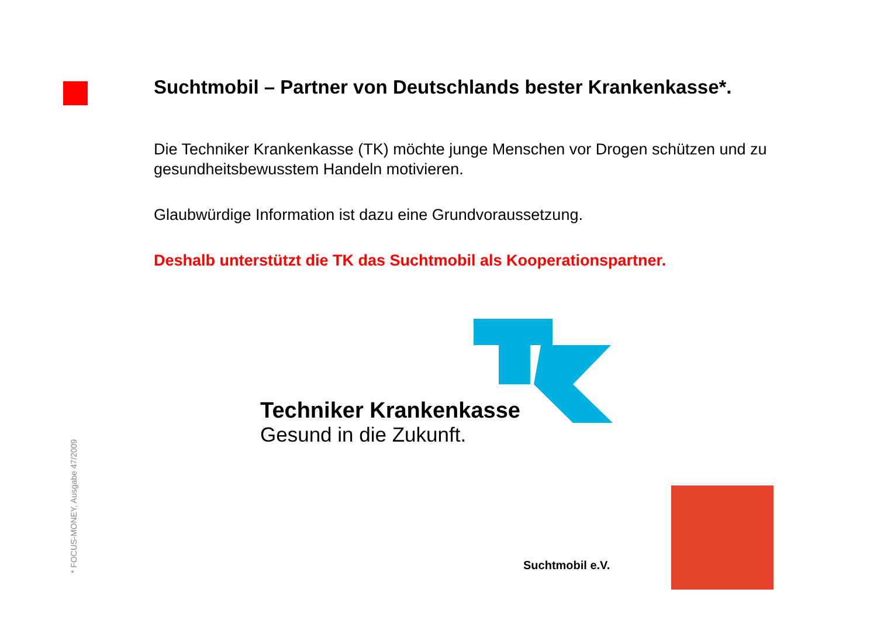Suchtmobil – Partner von Deutschlands bester Krankenkasse*.
Die Techniker Krankenkasse (TK) möchte junge Menschen vor Drogen schützen und zu gesundheitsbewusstem Handeln motivieren.
Glaubwürdige Information ist dazu eine Grundvoraussetzung.
Deshalb unterstützt die TK das Suchtmobil als Kooperationspartner.
Techniker Krankenkasse
Gesund in die Zukunft.
* FOCUS-MONEY, Ausgabe 47/2009
Suchtmobil e.V.